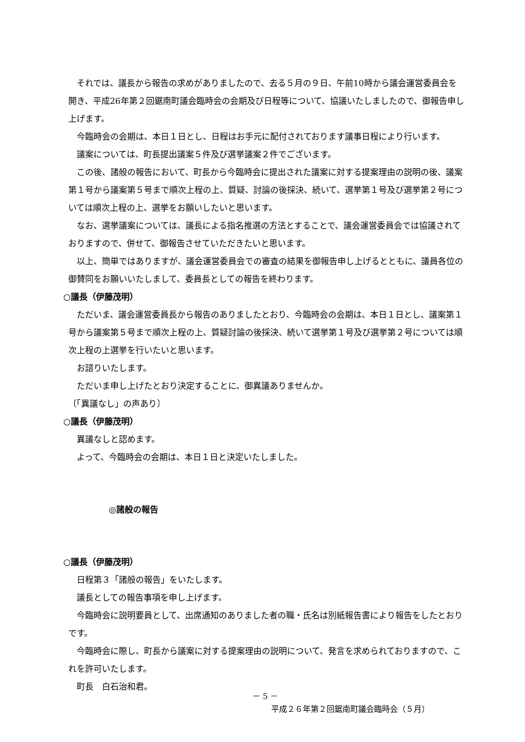それでは、議長から報告の求めがありましたので、去る５月の９日、午前10時から議会運営委員会を開き、平成26年第２回鋸南町議会臨時会の会期及び日程等について、協議いたしましたので、御報告申し上げます。
今臨時会の会期は、本日１日とし、日程はお手元に配付されております議事日程により行います。
議案については、町長提出議案５件及び選挙議案２件でございます。
この後、諸般の報告において、町長から今臨時会に提出された議案に対する提案理由の説明の後、議案第１号から議案第５号まで順次上程の上、質疑、討論の後採決、続いて、選挙第１号及び選挙第２号については順次上程の上、選挙をお願いしたいと思います。
なお、選挙議案については、議長による指名推選の方法とすることで、議会運営委員会では協議されておりますので、併せて、御報告させていただきたいと思います。
以上、簡単ではありますが、議会運営委員会での審査の結果を御報告申し上げるとともに、議員各位の御賛同をお願いいたしまして、委員長としての報告を終わります。
○議長（伊藤茂明）
ただいま、議会運営委員長から報告のありましたとおり、今臨時会の会期は、本日１日とし、議案第１号から議案第５号まで順次上程の上、質疑討論の後採決、続いて選挙第１号及び選挙第２号については順次上程の上選挙を行いたいと思います。
お諮りいたします。
ただいま申し上げたとおり決定することに、御異議ありませんか。
〔「異議なし」の声あり〕
○議長（伊藤茂明）
異議なしと認めます。
よって、今臨時会の会期は、本日１日と決定いたしました。
◎諸般の報告
○議長（伊藤茂明）
日程第３「諸般の報告」をいたします。
議長としての報告事項を申し上げます。
今臨時会に説明要員として、出席通知のありました者の職・氏名は別紙報告書により報告をしたとおりです。
今臨時会に際し、町長から議案に対する提案理由の説明について、発言を求められておりますので、これを許可いたします。
町長　白石治和君。
－ 5 －
平成２６年第２回鋸南町議会臨時会（５月）